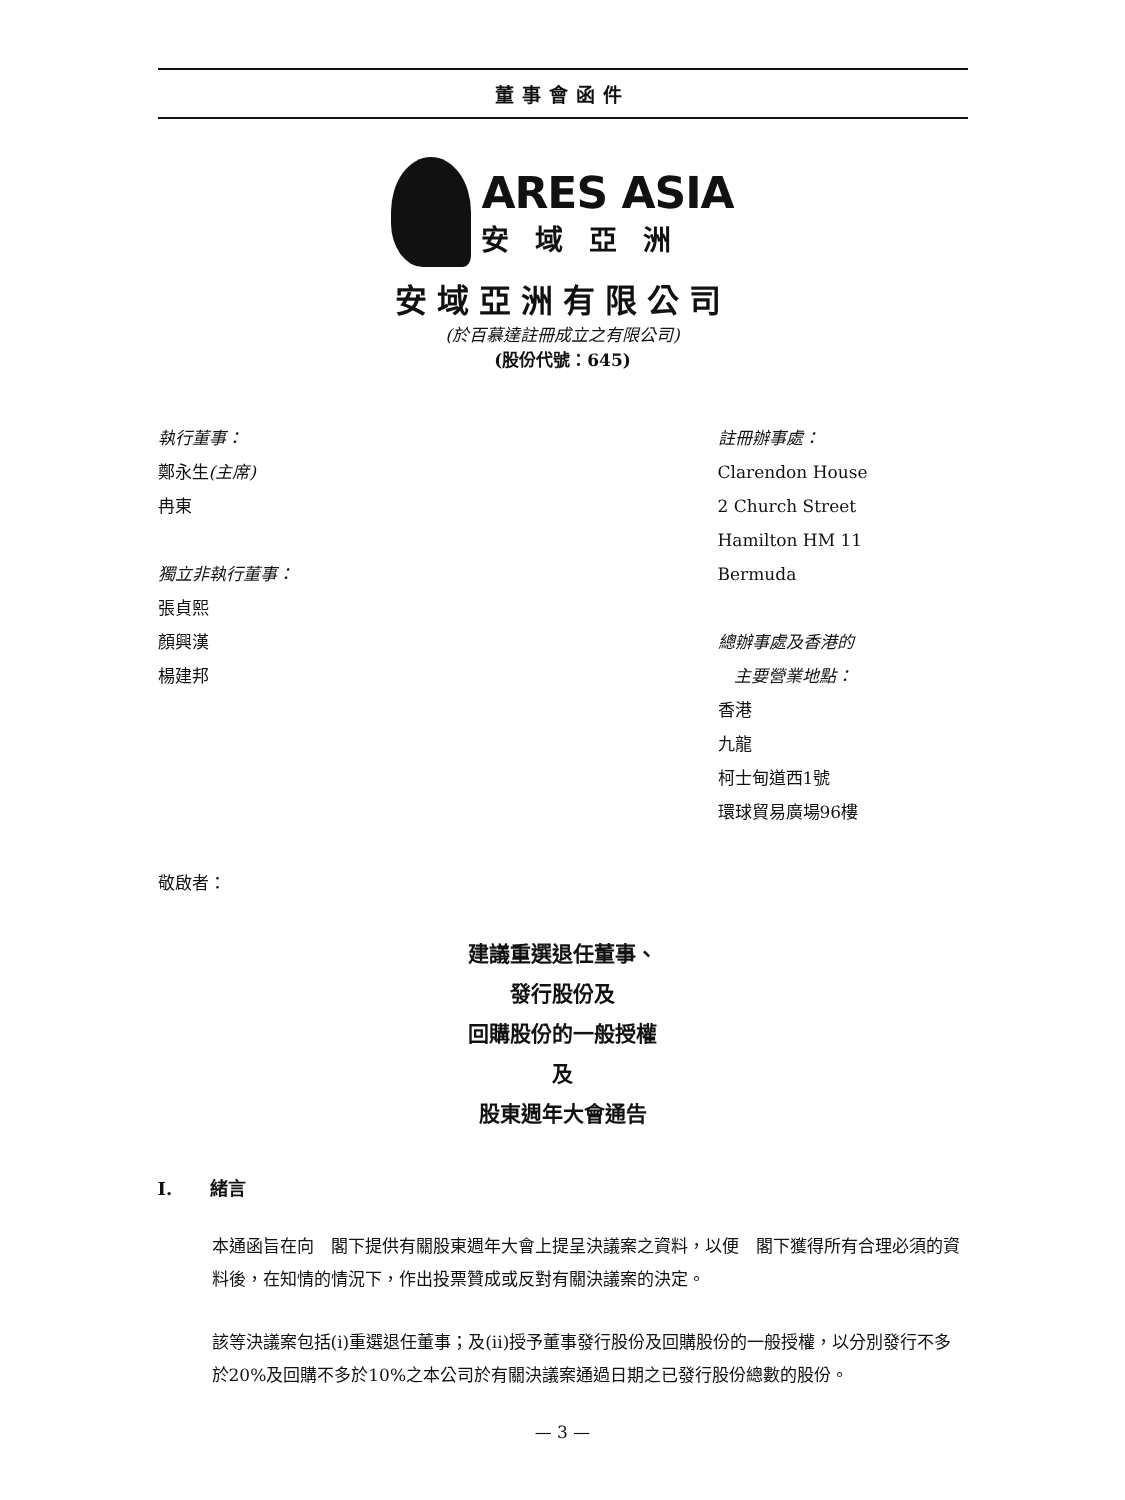董事會函件
ARES ASIA
安域亞洲
安域亞洲有限公司
(於百慕達註冊成立之有限公司)
(股份代號：645)
執行董事：
鄭永生(主席)
冉東
獨立非執行董事：
張貞熙
顏興漢
楊建邦
註冊辦事處：
Clarendon House
2 Church Street
Hamilton HM 11
Bermuda
總辦事處及香港的
主要營業地點：
香港
九龍
柯士甸道西1號
環球貿易廣場96樓
敬啟者：
建議重選退任董事、
發行股份及
回購股份的一般授權
及
股東週年大會通告
I. 緒言
本通函旨在向　閣下提供有關股東週年大會上提呈決議案之資料，以便　閣下獲得所有合理必須的資料後，在知情的情況下，作出投票贊成或反對有關決議案的決定。
該等決議案包括(i)重選退任董事；及(ii)授予董事發行股份及回購股份的一般授權，以分別發行不多於20%及回購不多於10%之本公司於有關決議案通過日期之已發行股份總數的股份。
— 3 —